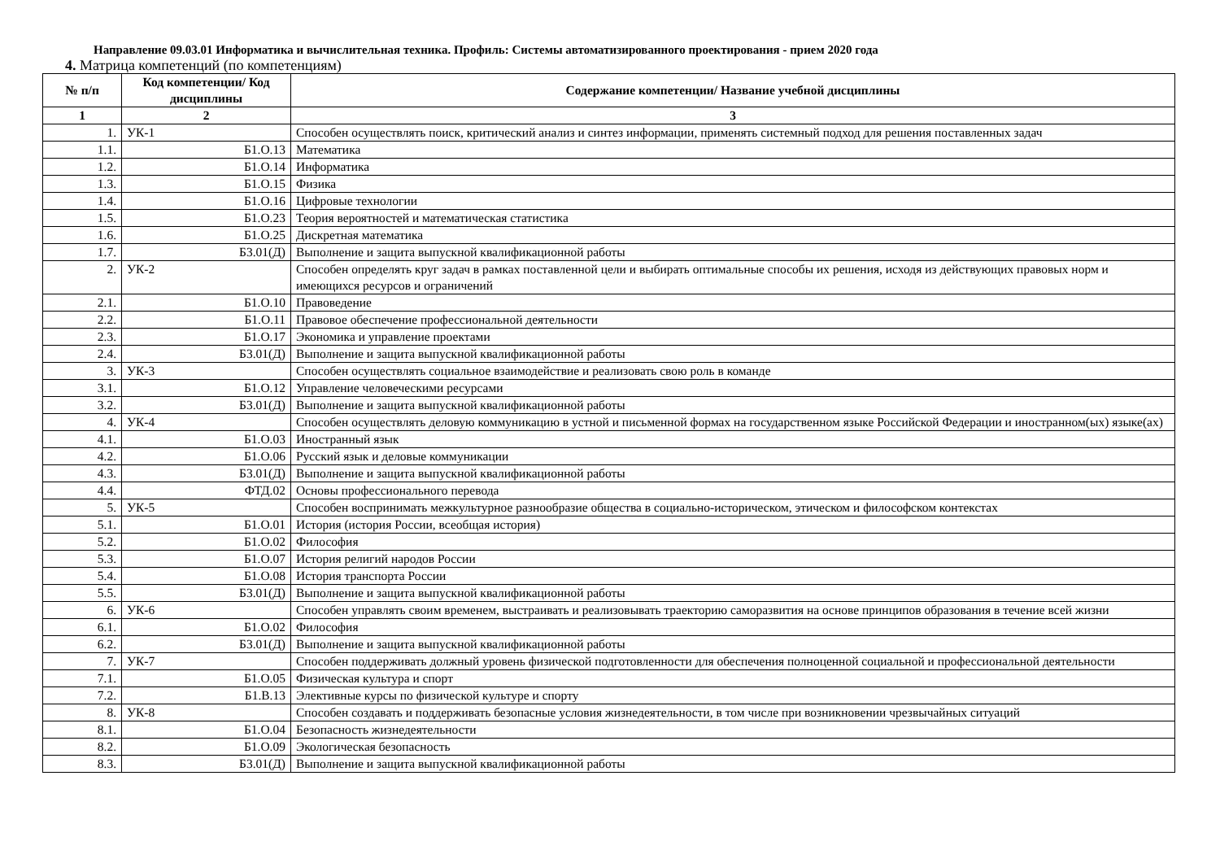Направление 09.03.01 Информатика и вычислительная техника. Профиль: Системы автоматизированного проектирования - прием 2020 года
4. Матрица компетенций (по компетенциям)
| № п/п | Код компетенции/ Код дисциплины | Содержание компетенции/ Название учебной дисциплины |
| --- | --- | --- |
| 1 | 2 | 3 |
| 1. | УК-1 | Способен осуществлять поиск, критический анализ и синтез информации, применять системный подход для решения поставленных задач |
| 1.1. | Б1.О.13 | Математика |
| 1.2. | Б1.О.14 | Информатика |
| 1.3. | Б1.О.15 | Физика |
| 1.4. | Б1.О.16 | Цифровые технологии |
| 1.5. | Б1.О.23 | Теория вероятностей и математическая статистика |
| 1.6. | Б1.О.25 | Дискретная математика |
| 1.7. | Б3.01(Д) | Выполнение и защита выпускной квалификационной работы |
| 2. | УК-2 | Способен определять круг задач в рамках поставленной цели и выбирать оптимальные способы их решения, исходя из действующих правовых норм и имеющихся ресурсов и ограничений |
| 2.1. | Б1.О.10 | Правоведение |
| 2.2. | Б1.О.11 | Правовое обеспечение профессиональной деятельности |
| 2.3. | Б1.О.17 | Экономика и управление проектами |
| 2.4. | Б3.01(Д) | Выполнение и защита выпускной квалификационной работы |
| 3. | УК-3 | Способен осуществлять социальное взаимодействие и реализовать свою роль в команде |
| 3.1. | Б1.О.12 | Управление человеческими ресурсами |
| 3.2. | Б3.01(Д) | Выполнение и защита выпускной квалификационной работы |
| 4. | УК-4 | Способен осуществлять деловую коммуникацию в устной и письменной формах на государственном языке Российской Федерации и иностранном(ых) языке(ах) |
| 4.1. | Б1.О.03 | Иностранный язык |
| 4.2. | Б1.О.06 | Русский язык и деловые коммуникации |
| 4.3. | Б3.01(Д) | Выполнение и защита выпускной квалификационной работы |
| 4.4. | ФТД.02 | Основы профессионального перевода |
| 5. | УК-5 | Способен воспринимать межкультурное разнообразие общества в социально-историческом, этическом и философском контекстах |
| 5.1. | Б1.О.01 | История (история России, всеобщая история) |
| 5.2. | Б1.О.02 | Философия |
| 5.3. | Б1.О.07 | История религий народов России |
| 5.4. | Б1.О.08 | История транспорта России |
| 5.5. | Б3.01(Д) | Выполнение и защита выпускной квалификационной работы |
| 6. | УК-6 | Способен управлять своим временем, выстраивать и реализовывать траекторию саморазвития на основе принципов образования в течение всей жизни |
| 6.1. | Б1.О.02 | Философия |
| 6.2. | Б3.01(Д) | Выполнение и защита выпускной квалификационной работы |
| 7. | УК-7 | Способен поддерживать должный уровень физической подготовленности для обеспечения полноценной социальной и профессиональной деятельности |
| 7.1. | Б1.О.05 | Физическая культура и спорт |
| 7.2. | Б1.В.13 | Элективные курсы по физической культуре и спорту |
| 8. | УК-8 | Способен создавать и поддерживать безопасные условия жизнедеятельности, в том числе при возникновении чрезвычайных ситуаций |
| 8.1. | Б1.О.04 | Безопасность жизнедеятельности |
| 8.2. | Б1.О.09 | Экологическая безопасность |
| 8.3. | Б3.01(Д) | Выполнение и защита выпускной квалификационной работы |